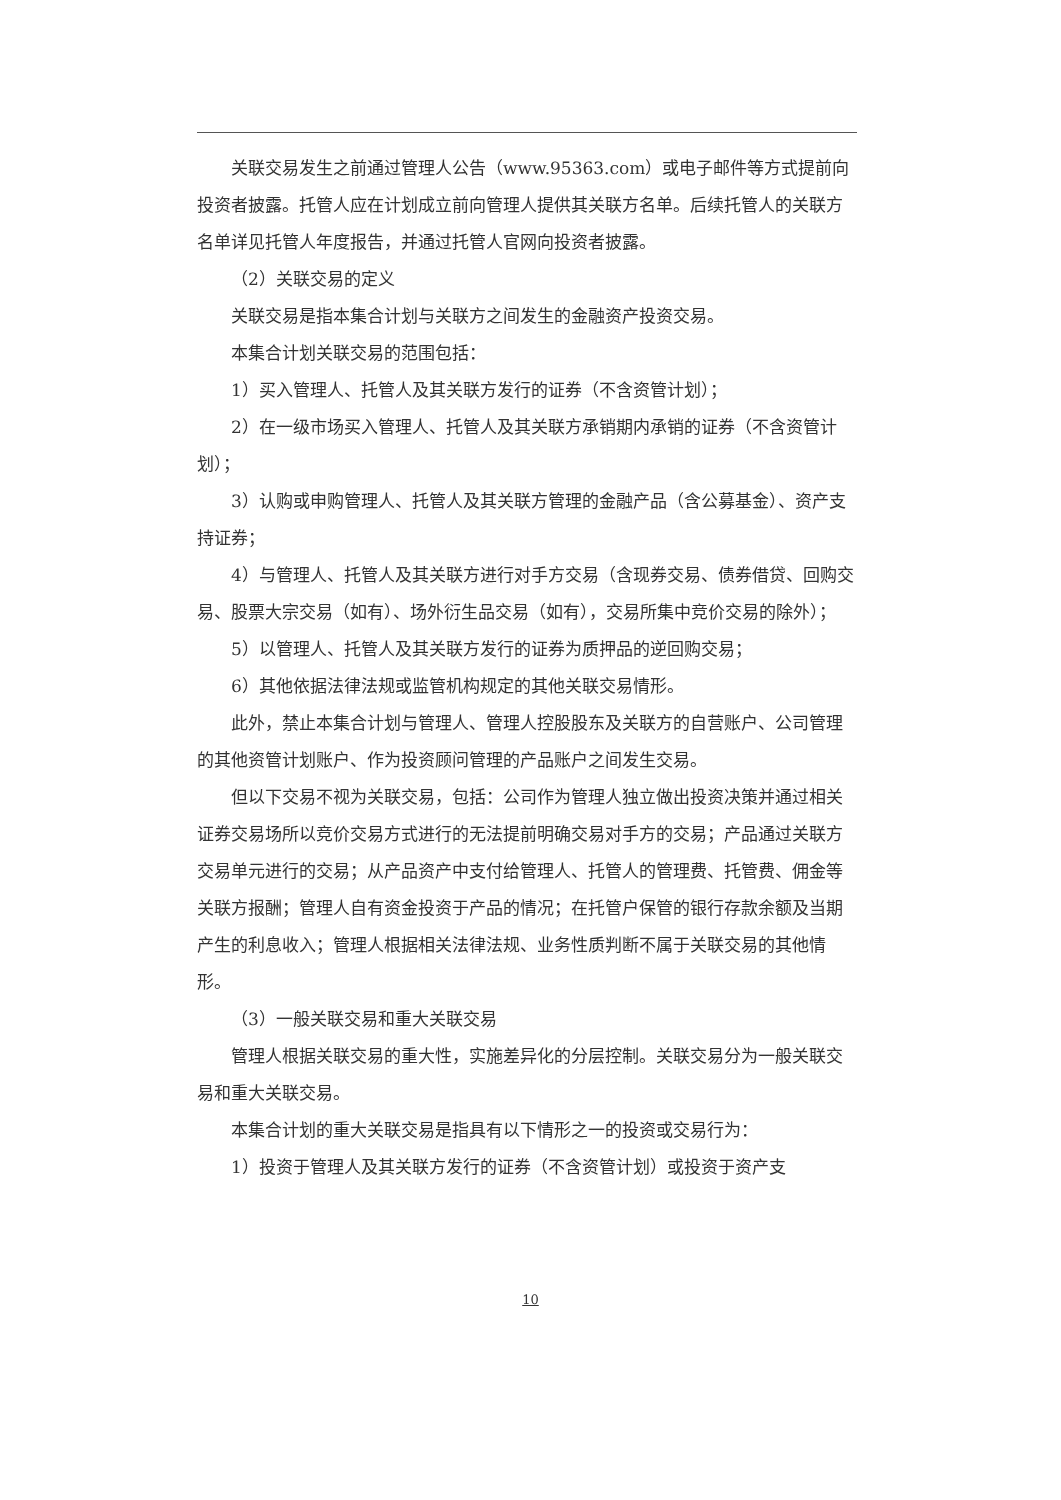关联交易发生之前通过管理人公告（www.95363.com）或电子邮件等方式提前向投资者披露。托管人应在计划成立前向管理人提供其关联方名单。后续托管人的关联方名单详见托管人年度报告，并通过托管人官网向投资者披露。
（2）关联交易的定义
关联交易是指本集合计划与关联方之间发生的金融资产投资交易。
本集合计划关联交易的范围包括：
1）买入管理人、托管人及其关联方发行的证券（不含资管计划）；
2）在一级市场买入管理人、托管人及其关联方承销期内承销的证券（不含资管计划）；
3）认购或申购管理人、托管人及其关联方管理的金融产品（含公募基金）、资产支持证券；
4）与管理人、托管人及其关联方进行对手方交易（含现券交易、债券借贷、回购交易、股票大宗交易（如有）、场外衍生品交易（如有），交易所集中竞价交易的除外）；
5）以管理人、托管人及其关联方发行的证券为质押品的逆回购交易；
6）其他依据法律法规或监管机构规定的其他关联交易情形。
此外，禁止本集合计划与管理人、管理人控股股东及关联方的自营账户、公司管理的其他资管计划账户、作为投资顾问管理的产品账户之间发生交易。
但以下交易不视为关联交易，包括：公司作为管理人独立做出投资决策并通过相关证券交易场所以竞价交易方式进行的无法提前明确交易对手方的交易；产品通过关联方交易单元进行的交易；从产品资产中支付给管理人、托管人的管理费、托管费、佣金等关联方报酬；管理人自有资金投资于产品的情况；在托管户保管的银行存款余额及当期产生的利息收入；管理人根据相关法律法规、业务性质判断不属于关联交易的其他情形。
（3）一般关联交易和重大关联交易
管理人根据关联交易的重大性，实施差异化的分层控制。关联交易分为一般关联交易和重大关联交易。
本集合计划的重大关联交易是指具有以下情形之一的投资或交易行为：
1）投资于管理人及其关联方发行的证券（不含资管计划）或投资于资产支
10